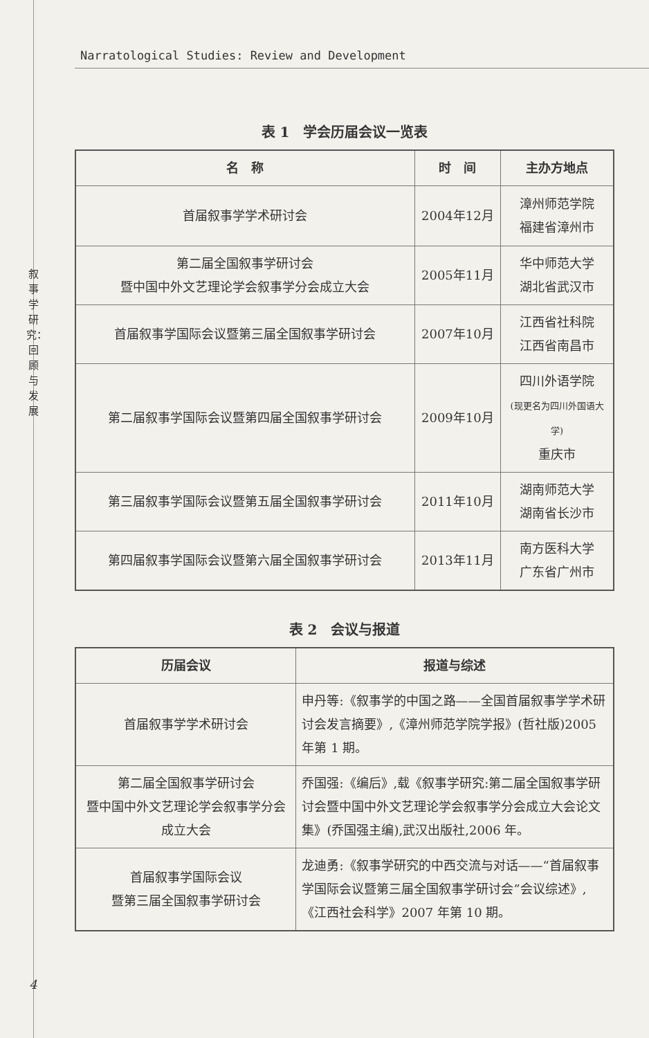Narratological Studies: Review and Development
叙事学研究：回顾与发展
表 1　学会历届会议一览表
| 名 称 | 时 间 | 主办方地点 |
| --- | --- | --- |
| 首届叙事学学术研讨会 | 2004年12月 | 漳州师范学院 福建省漳州市 |
| 第二届全国叙事学研讨会 暨中国中外文艺理论学会叙事学分会成立大会 | 2005年11月 | 华中师范大学 湖北省武汉市 |
| 首届叙事学国际会议暨第三届全国叙事学研讨会 | 2007年10月 | 江西省社科院 江西省南昌市 |
| 第二届叙事学国际会议暨第四届全国叙事学研讨会 | 2009年10月 | 四川外语学院 (现更名为四川外国语大学) 重庆市 |
| 第三届叙事学国际会议暨第五届全国叙事学研讨会 | 2011年10月 | 湖南师范大学 湖南省长沙市 |
| 第四届叙事学国际会议暨第六届全国叙事学研讨会 | 2013年11月 | 南方医科大学 广东省广州市 |
表 2　会议与报道
| 历届会议 | 报道与综述 |
| --- | --- |
| 首届叙事学学术研讨会 | 申丹等:《叙事学的中国之路——全国首届叙事学学术研讨会发言摘要》,《漳州师范学院学报》(哲社版)2005 年第 1 期。 |
| 第二届全国叙事学研讨会 暨中国中外文艺理论学会叙事学分会成立大会 | 乔国强:《编后》,载《叙事学研究:第二届全国叙事学研讨会暨中国中外文艺理论学会叙事学分会成立大会论文集》(乔国强主编),武汉出版社,2006 年。 |
| 首届叙事学国际会议 暨第三届全国叙事学研讨会 | 龙迪勇:《叙事学研究的中西交流与对话——“首届叙事学国际会议暨第三届全国叙事学研讨会”会议综述》,《江西社会科学》2007 年第 10 期。 |
4